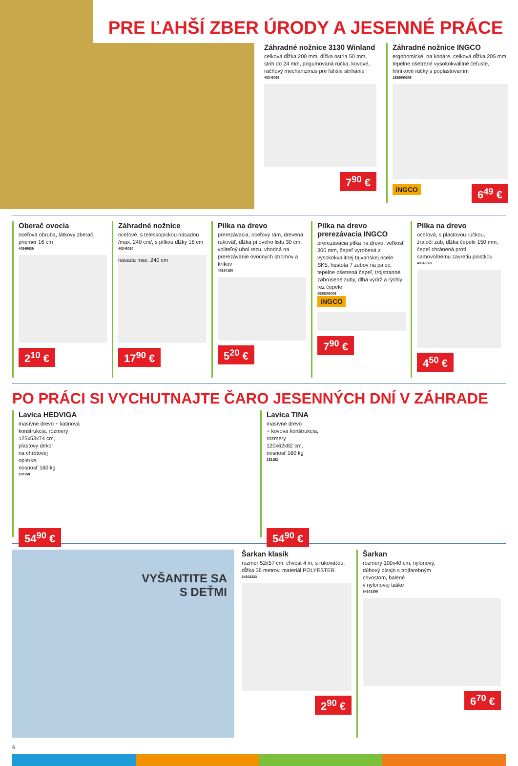PRE ĽAHŠÍ ZBER ÚRODY A JESENNÉ PRÁCE
Záhradné nožnice 3130 Winland
celková dĺžka 200 mm, dĺžka ostria 50 mm, strih do 24 mm, pogumovaná rúčka, kovové, račňový mechanizmus pre ľahšie strihanie
40345095
7<sup>90</sup> €
Záhradné nožnice INGCO
ergonomické, na konáre, celková dĺžka 205 mm, tepelne ošetrené vysokokvalitné čeľuste, hliníkové rúčky s poplastovaním
1538000308
iNGCO 6<sup>49</sup> €
Oberač ovocia
oceľová obruba, látkový zberač, priemer 16 cm
40345039
2<sup>10</sup> €
Záhradné nožnice
oceľové, s teleskopickou násadou /max. 240 cm/, s pílkou dĺžky 18 cm
40345030
násada max. 240 cm
17<sup>90</sup> €
Pílka na drevo
prerezávacia, oceľový rám, drevená rukoväť, dĺžka pílového listu 30 cm, voliteľný uhol rezu, vhodná na prerezávanie ovocných stromov a kríkov
40324150
5<sup>20</sup> €
Pílka na drevo prerezávacia INGCO
prerezávacia pílka na drevo, veľkosť 300 mm, čepeľ vyrobená z vysokokvalitnej tajvanskej ocele SK5, hustota 7 zubov na palec, tepelne ošetrená čepeľ, trojstranné zabrúsené zuby, dlhá výdrž a rýchly rez čepele
1538203008
iNGCO
7<sup>90</sup> €
Pílka na drevo
oceľová, s plastovou rúčkou, žraločí zub, dĺžka čepele 150 mm, čepeľ chránená proti samovoľnému zavretiu poistkou
40345060
4<sup>50</sup> €
PO PRÁCI SI VYCHUTNAJTE ČARO JESENNÝCH DNÍ V ZÁHRADE
Lavica HEDVIGA
masívne drevo + liatinová
konštrukcia, rozmery
125x53x74 cm,
plastový dekor
na chrbtovej
opierke,
nosnosť 160 kg
232150
54<sup>90</sup> €
Lavica TINA
masívne drevo
+ kovová konštrukcia,
rozmery
120x62x82 cm,
nosnosť 160 kg
232152
54<sup>90</sup> €
VYŠANTITE SA
S DEŤMI
Šarkan klasik
rozmer 52x57 cm, chvost 4 m, s rukoväťou, dĺžka 36 metrov, materiál POLYESTER
64303233
2<sup>90</sup> €
Šarkan
rozmery 100x40 cm, nylonový,
dúhový dizajn s trojfarebným
chvostom, balené
v nylonovej taške
64303255
6<sup>70</sup> €
6